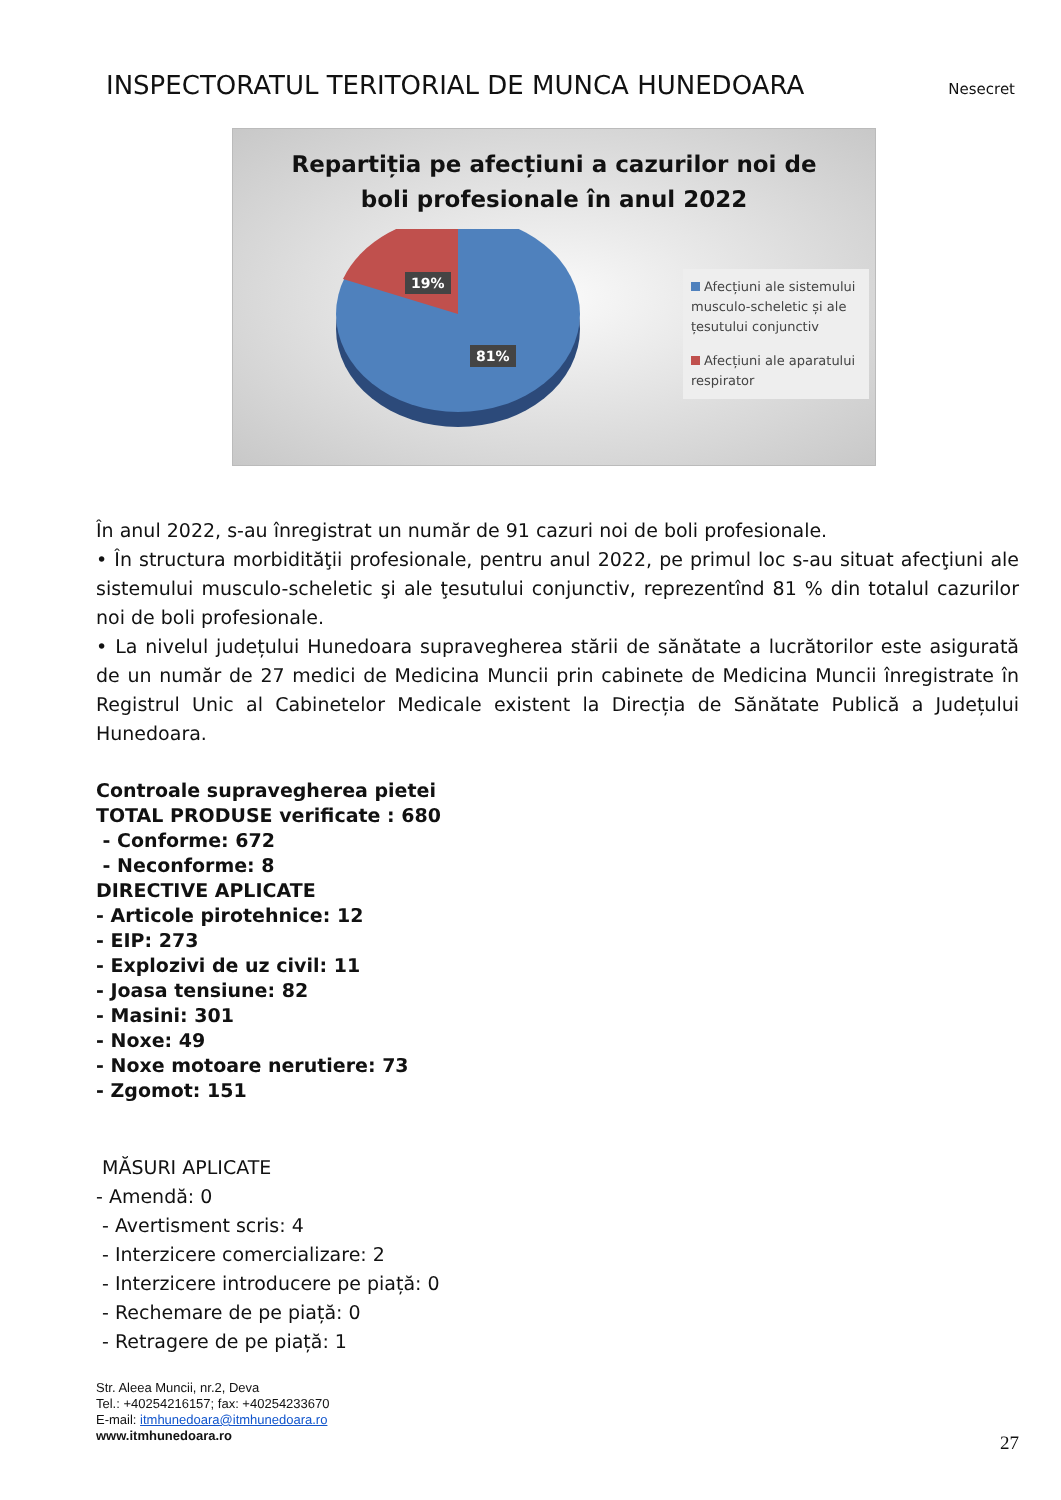INSPECTORATUL TERITORIAL DE MUNCA HUNEDOARA
Nesecret
Repartiția pe afecțiuni a cazurilor noi de
boli profesionale în anul 2022
19%
81%
Afecțiuni ale sistemului musculo-scheletic și ale țesutului conjunctiv
Afecțiuni ale aparatului respirator
În anul 2022, s-au înregistrat un număr de 91 cazuri noi de boli profesionale.
• În structura morbidităţii profesionale, pentru anul 2022, pe primul loc s-au situat afecţiuni ale sistemului musculo-scheletic şi ale ţesutului conjunctiv, reprezentînd 81 % din totalul cazurilor noi de boli profesionale.
• La nivelul județului Hunedoara supravegherea stării de sănătate a lucrătorilor este asigurată de un număr de 27 medici de Medicina Muncii prin cabinete de Medicina Muncii înregistrate în Registrul Unic al Cabinetelor Medicale existent la Direcția de Sănătate Publică a Județului Hunedoara.
Controale supravegherea pietei
TOTAL PRODUSE verificate : 680
- Conforme: 672
- Neconforme: 8
DIRECTIVE APLICATE
- Articole pirotehnice: 12
- EIP: 273
- Explozivi de uz civil: 11
- Joasa tensiune: 82
- Masini: 301
- Noxe: 49
- Noxe motoare nerutiere: 73
- Zgomot: 151
MĂSURI APLICATE
- Amendă: 0
- Avertisment scris: 4
- Interzicere comercializare: 2
- Interzicere introducere pe piață: 0
- Rechemare de pe piață: 0
- Retragere de pe piață: 1
Str. Aleea Muncii, nr.2, Deva
Tel.: +40254216157; fax: +40254233670
E-mail: itmhunedoara@itmhunedoara.ro
www.itmhunedoara.ro
27